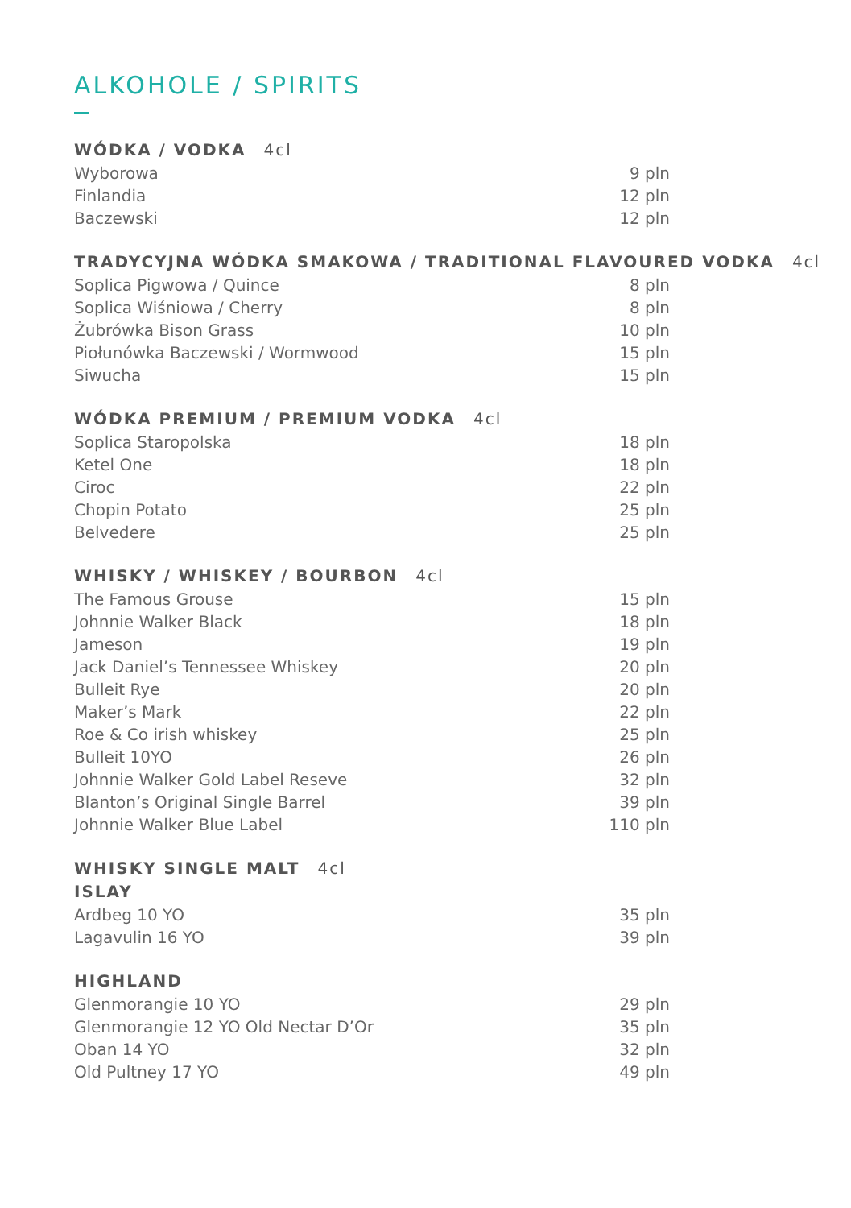ALKOHOLE / SPIRITS
WÓDKA / VODKA 4cl
| Wyborowa | 9 pln |
| Finlandia | 12 pln |
| Baczewski | 12 pln |
TRADYCYJNA WÓDKA SMAKOWA / TRADITIONAL FLAVOURED VODKA 4cl
| Soplica Pigwowa / Quince | 8 pln |
| Soplica Wiśniowa / Cherry | 8 pln |
| Żubrówka Bison Grass | 10 pln |
| Piołunówka Baczewski / Wormwood | 15 pln |
| Siwucha | 15 pln |
WÓDKA PREMIUM / PREMIUM VODKA 4cl
| Soplica Staropolska | 18 pln |
| Ketel One | 18 pln |
| Ciroc | 22 pln |
| Chopin Potato | 25 pln |
| Belvedere | 25 pln |
WHISKY / WHISKEY / BOURBON 4cl
| The Famous Grouse | 15 pln |
| Johnnie Walker Black | 18 pln |
| Jameson | 19 pln |
| Jack Daniel’s Tennessee Whiskey | 20 pln |
| Bulleit Rye | 20 pln |
| Maker’s Mark | 22 pln |
| Roe & Co irish whiskey | 25 pln |
| Bulleit 10YO | 26 pln |
| Johnnie Walker Gold Label Reseve | 32 pln |
| Blanton’s Original Single Barrel | 39 pln |
| Johnnie Walker Blue Label | 110 pln |
WHISKY SINGLE MALT 4cl
ISLAY
| Ardbeg 10 YO | 35 pln |
| Lagavulin 16 YO | 39 pln |
HIGHLAND
| Glenmorangie 10 YO | 29 pln |
| Glenmorangie 12 YO Old Nectar D’Or | 35 pln |
| Oban 14 YO | 32 pln |
| Old Pultney 17 YO | 49 pln |